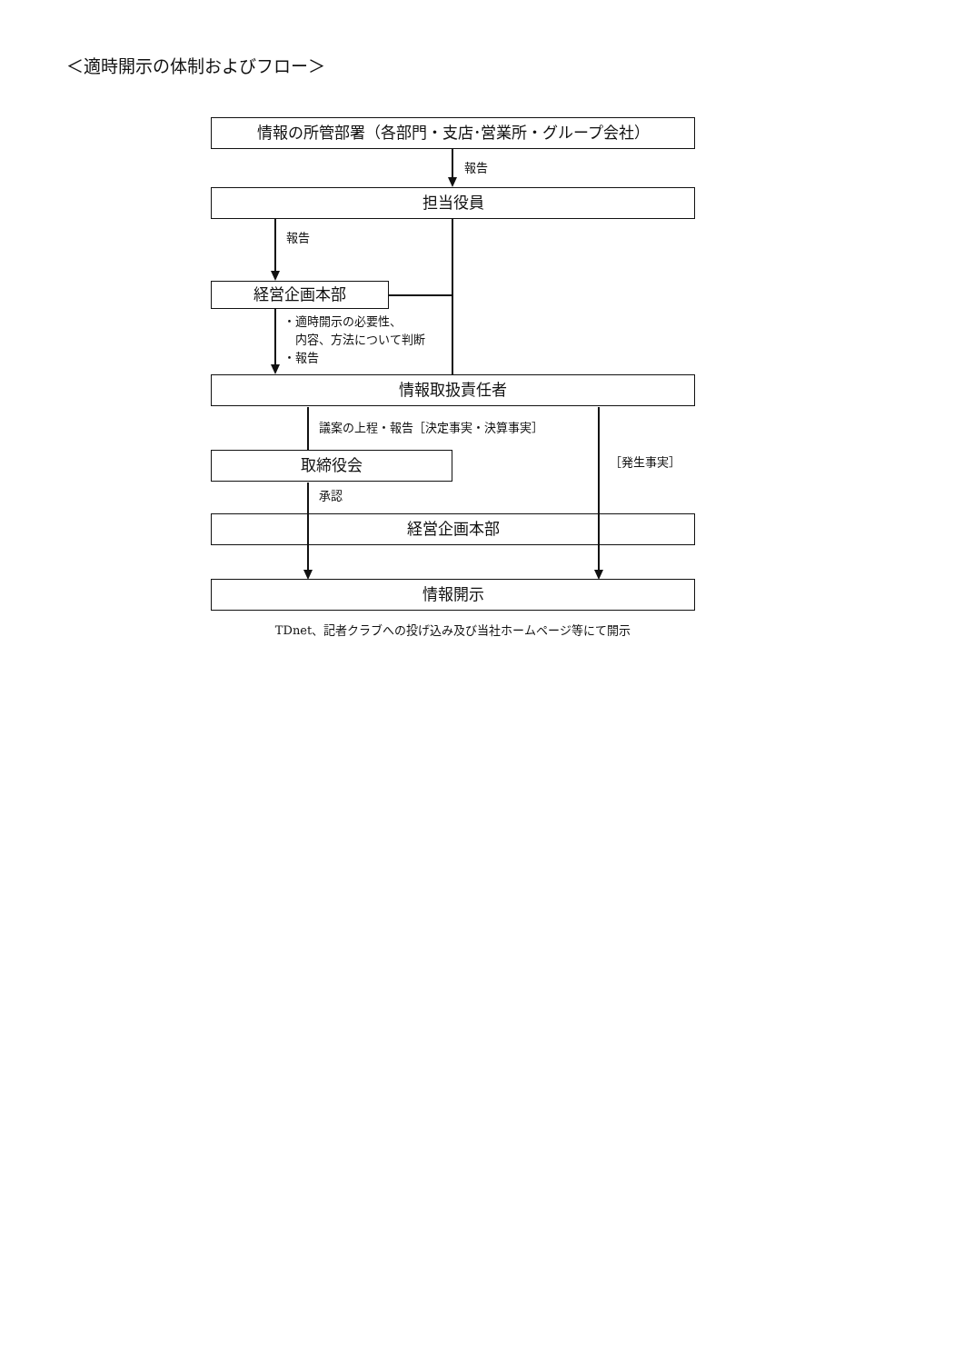＜適時開示の体制およびフロー＞
情報の所管部署（各部門・支店･営業所・グループ会社）
報告
担当役員
報告
経営企画本部
・適時開示の必要性、
　内容、方法について判断
・報告
情報取扱責任者
議案の上程・報告［決定事実・決算事実］
取締役会
［発生事実］
承認
経営企画本部
情報開示
TDnet、記者クラブへの投げ込み及び当社ホームページ等にて開示